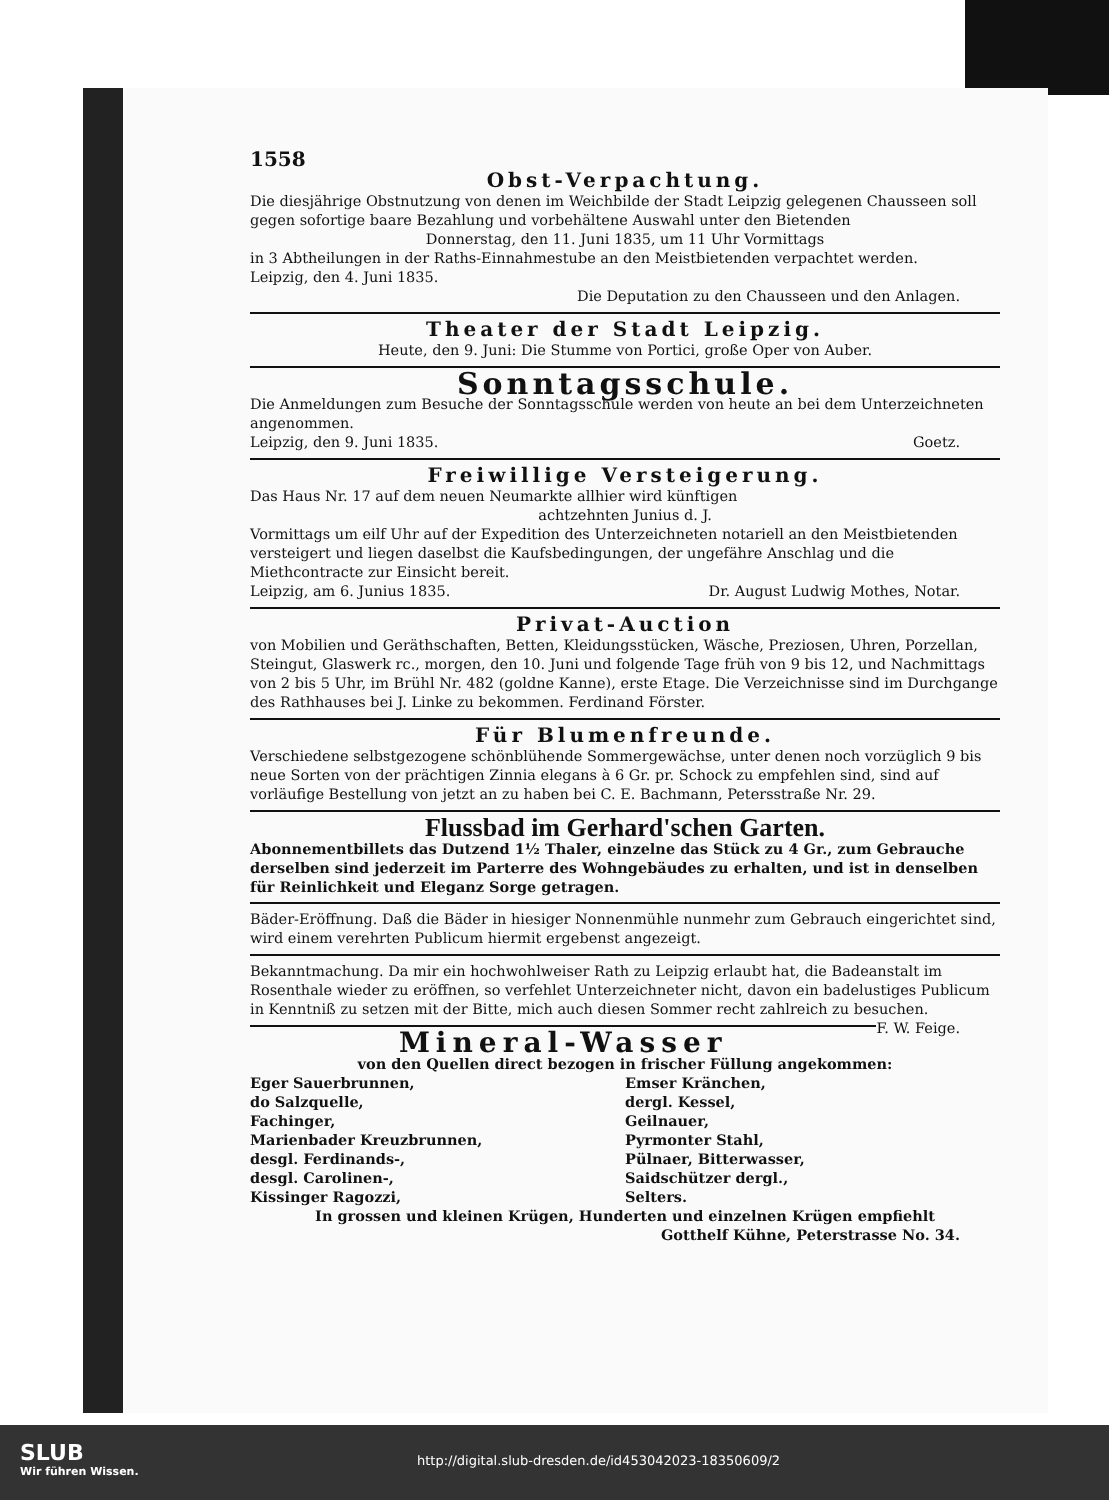1558
Obst-Verpachtung.
Die diesjährige Obstnutzung von denen im Weichbilde der Stadt Leipzig gelegenen Chausseen soll gegen sofortige baare Bezahlung und vorbehältene Auswahl unter den Bietenden
Donnerstag, den 11. Juni 1835, um 11 Uhr Vormittags
in 3 Abtheilungen in der Raths-Einnahmestube an den Meistbietenden verpachtet werden.
Leipzig, den 4. Juni 1835.
Die Deputation zu den Chausseen und den Anlagen.
Theater der Stadt Leipzig.
Heute, den 9. Juni: Die Stumme von Portici, große Oper von Auber.
Sonntagsschule.
Die Anmeldungen zum Besuche der Sonntagsschule werden von heute an bei dem Unterzeichneten angenommen.
Leipzig, den 9. Juni 1835. Goetz.
Freiwillige Versteigerung.
Das Haus Nr. 17 auf dem neuen Neumarkte allhier wird künftigen
achtzehnten Junius d. J.
Vormittags um eilf Uhr auf der Expedition des Unterzeichneten notariell an den Meistbietenden versteigert und liegen daselbst die Kaufsbedingungen, der ungefähre Anschlag und die Miethcontracte zur Einsicht bereit.
Leipzig, am 6. Junius 1835. Dr. August Ludwig Mothes, Notar.
Privat-Auction
von Mobilien und Geräthschaften, Betten, Kleidungsstücken, Wäsche, Preziosen, Uhren, Porzellan, Steingut, Glaswerk rc., morgen, den 10. Juni und folgende Tage früh von 9 bis 12, und Nachmittags von 2 bis 5 Uhr, im Brühl Nr. 482 (goldne Kanne), erste Etage. Die Verzeichnisse sind im Durchgange des Rathhauses bei J. Linke zu bekommen. Ferdinand Förster.
Für Blumenfreunde.
Verschiedene selbstgezogene schönblühende Sommergewächse, unter denen noch vorzüglich 9 bis neue Sorten von der prächtigen Zinnia elegans à 6 Gr. pr. Schock zu empfehlen sind, sind auf vorläufige Bestellung von jetzt an zu haben bei C. E. Bachmann, Petersstraße Nr. 29.
Flussbad im Gerhard'schen Garten.
Abonnementbillets das Dutzend 1½ Thaler, einzelne das Stück zu 4 Gr., zum Gebrauche derselben sind jederzeit im Parterre des Wohngebäudes zu erhalten, und ist in denselben für Reinlichkeit und Eleganz Sorge getragen.
Bäder-Eröffnung. Daß die Bäder in hiesiger Nonnenmühle nunmehr zum Gebrauch eingerichtet sind, wird einem verehrten Publicum hiermit ergebenst angezeigt.
Bekanntmachung. Da mir ein hochwohlweiser Rath zu Leipzig erlaubt hat, die Badeanstalt im Rosenthale wieder zu eröffnen, so verfehlet Unterzeichneter nicht, davon ein badelustiges Publicum in Kenntniß zu setzen mit der Bitte, mich auch diesen Sommer recht zahlreich zu besuchen. F. W. Feige.
Mineral-Wasser
von den Quellen direct bezogen in frischer Füllung angekommen:
Eger Sauerbrunnen,
do Salzquelle,
Fachinger,
Marienbader Kreuzbrunnen,
desgl. Ferdinands-,
desgl. Carolinen-,
Kissinger Ragozzi,
Emser Kränchen,
dergl. Kessel,
Geilnauer,
Pyrmonter Stahl,
Pülnaer, Bitterwasser,
Saidschützer dergl.,
Selters.
In grossen und kleinen Krügen, Hunderten und einzelnen Krügen empfiehlt
Gotthelf Kühne, Peterstrasse No. 34.
SLUB
Wir führen Wissen.
http://digital.slub-dresden.de/id453042023-18350609/2